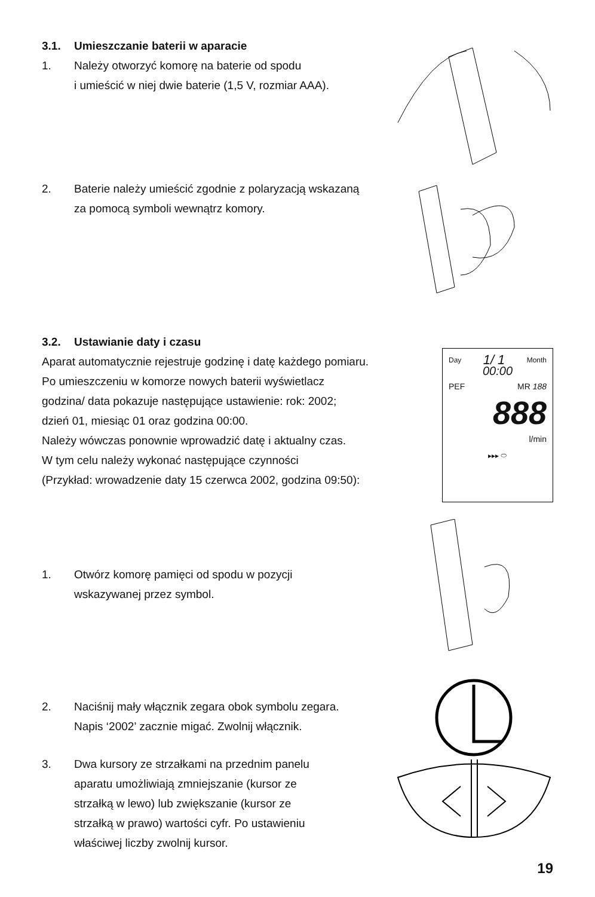3.1. Umieszczanie baterii w aparacie
1. Należy otworzyć komorę na baterie od spodu
i umieścić w niej dwie baterie (1,5 V, rozmiar AAA).
2. Baterie należy umieścić zgodnie z polaryzacją wskazaną
za pomocą symboli wewnątrz komory.
3.2. Ustawianie daty i czasu
Aparat automatycznie rejestruje godzinę i datę każdego pomiaru.
Po umieszczeniu w komorze nowych baterii wyświetlacz
godzina/ data pokazuje następujące ustawienie: rok: 2002;
dzień 01, miesiąc 01 oraz godzina 00:00.
Należy wówczas ponownie wprowadzić datę i aktualny czas.
W tym celu należy wykonać następujące czynności
(Przykład: wrowadzenie daty 15 czerwca 2002, godzina 09:50):
1. Otwórz komorę pamięci od spodu w pozycji
wskazywanej przez symbol.
2. Naciśnij mały włącznik zegara obok symbolu zegara.
Napis ‘2002’ zacznie migać. Zwolnij włącznik.
3. Dwa kursory ze strzałkami na przednim panelu
aparatu umożliwiają zmniejszanie (kursor ze
strzałką w lewo) lub zwiększanie (kursor ze
strzałką w prawo) wartości cyfr. Po ustawieniu
właściwej liczby zwolnij kursor.
Day 1/ 1 Month
00:00
PEF MR 188
888
l/min
▸▸▸ ⬭
19